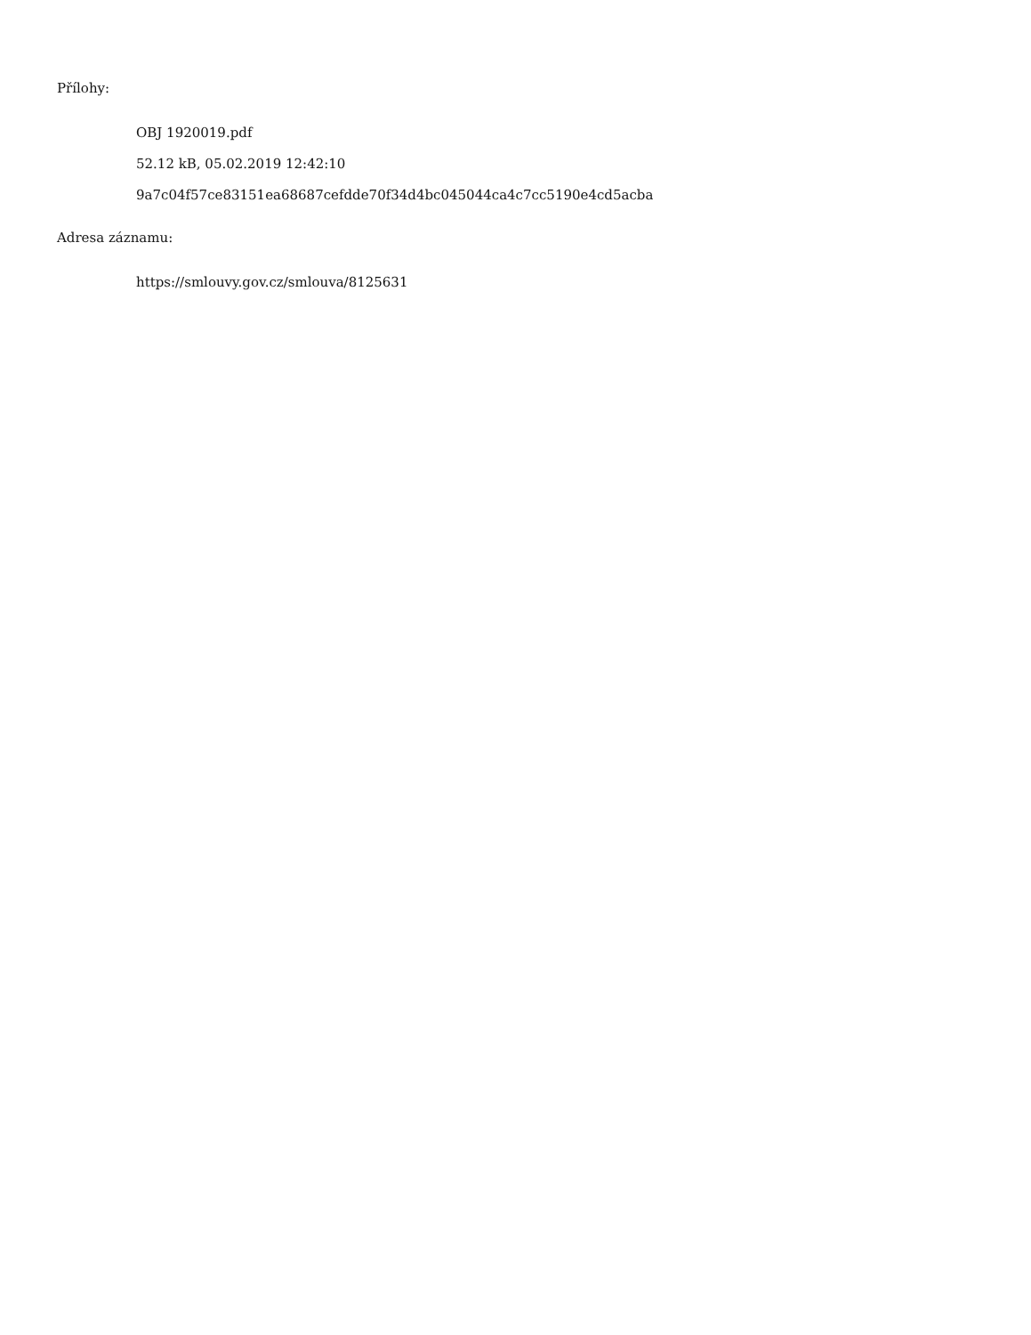Přílohy:
OBJ 1920019.pdf
52.12 kB, 05.02.2019 12:42:10
9a7c04f57ce83151ea68687cefdde70f34d4bc045044ca4c7cc5190e4cd5acba
Adresa záznamu:
https://smlouvy.gov.cz/smlouva/8125631